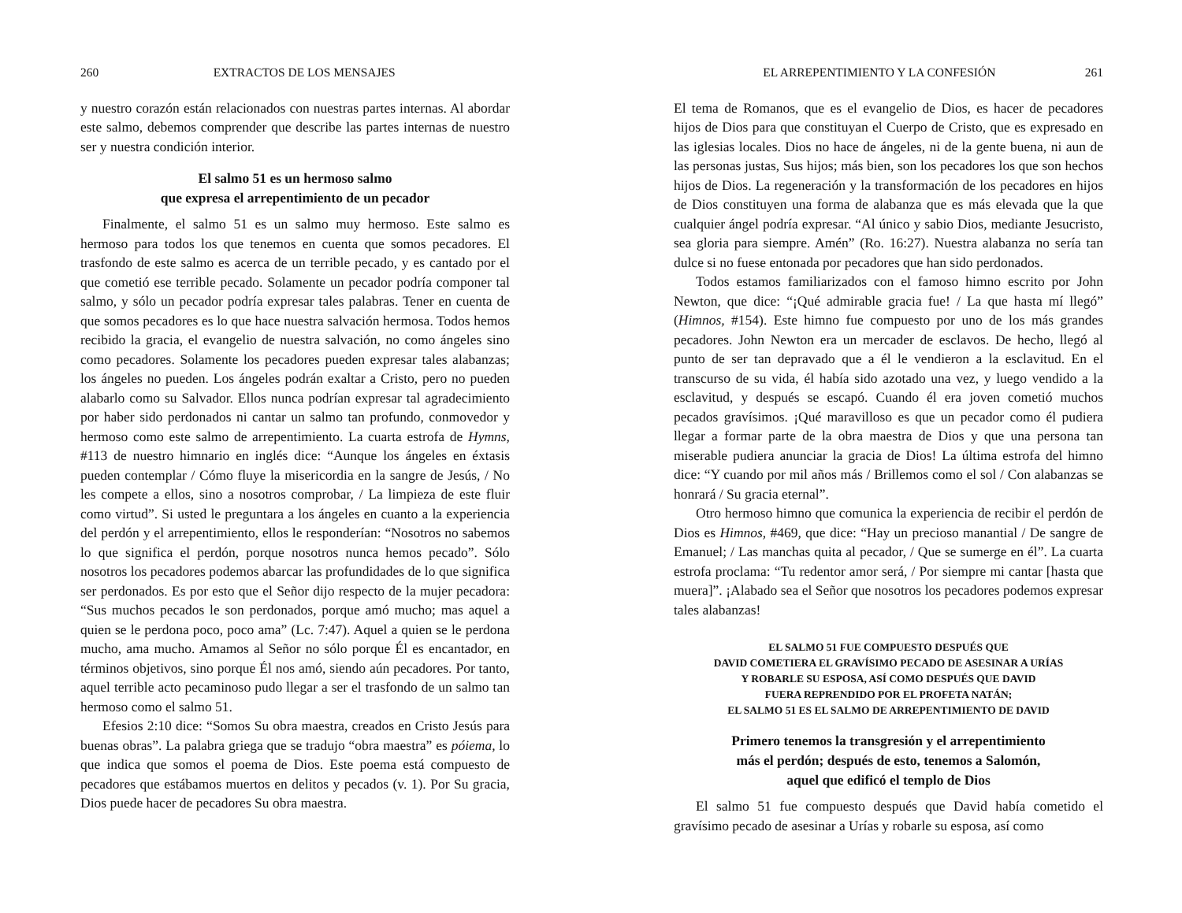260 EXTRACTOS DE LOS MENSAJES
y nuestro corazón están relacionados con nuestras partes internas. Al abordar este salmo, debemos comprender que describe las partes internas de nuestro ser y nuestra condición interior.
El salmo 51 es un hermoso salmo
que expresa el arrepentimiento de un pecador
Finalmente, el salmo 51 es un salmo muy hermoso. Este salmo es hermoso para todos los que tenemos en cuenta que somos pecadores. El trasfondo de este salmo es acerca de un terrible pecado, y es cantado por el que cometió ese terrible pecado. Solamente un pecador podría componer tal salmo, y sólo un pecador podría expresar tales palabras. Tener en cuenta de que somos pecadores es lo que hace nuestra salvación hermosa. Todos hemos recibido la gracia, el evangelio de nuestra salvación, no como ángeles sino como pecadores. Solamente los pecadores pueden expresar tales alabanzas; los ángeles no pueden. Los ángeles podrán exaltar a Cristo, pero no pueden alabarlo como su Salvador. Ellos nunca podrían expresar tal agradecimiento por haber sido perdonados ni cantar un salmo tan profundo, conmovedor y hermoso como este salmo de arrepentimiento. La cuarta estrofa de Hymns, #113 de nuestro himnario en inglés dice: “Aunque los ángeles en éxtasis pueden contemplar / Cómo fluye la misericordia en la sangre de Jesús, / No les compete a ellos, sino a nosotros comprobar, / La limpieza de este fluir como virtud”. Si usted le preguntara a los ángeles en cuanto a la experiencia del perdón y el arrepentimiento, ellos le responderían: “Nosotros no sabemos lo que significa el perdón, porque nosotros nunca hemos pecado”. Sólo nosotros los pecadores podemos abarcar las profundidades de lo que significa ser perdonados. Es por esto que el Señor dijo respecto de la mujer pecadora: “Sus muchos pecados le son perdonados, porque amó mucho; mas aquel a quien se le perdona poco, poco ama” (Lc. 7:47). Aquel a quien se le perdona mucho, ama mucho. Amamos al Señor no sólo porque Él es encantador, en términos objetivos, sino porque Él nos amó, siendo aún pecadores. Por tanto, aquel terrible acto pecaminoso pudo llegar a ser el trasfondo de un salmo tan hermoso como el salmo 51.
Efesios 2:10 dice: “Somos Su obra maestra, creados en Cristo Jesús para buenas obras”. La palabra griega que se tradujo “obra maestra” es póiema, lo que indica que somos el poema de Dios. Este poema está compuesto de pecadores que estábamos muertos en delitos y pecados (v. 1). Por Su gracia, Dios puede hacer de pecadores Su obra maestra.
EL ARREPENTIMIENTO Y LA CONFESIÓN 261
El tema de Romanos, que es el evangelio de Dios, es hacer de pecadores hijos de Dios para que constituyan el Cuerpo de Cristo, que es expresado en las iglesias locales. Dios no hace de ángeles, ni de la gente buena, ni aun de las personas justas, Sus hijos; más bien, son los pecadores los que son hechos hijos de Dios. La regeneración y la transformación de los pecadores en hijos de Dios constituyen una forma de alabanza que es más elevada que la que cualquier ángel podría expresar. “Al único y sabio Dios, mediante Jesucristo, sea gloria para siempre. Amén” (Ro. 16:27). Nuestra alabanza no sería tan dulce si no fuese entonada por pecadores que han sido perdonados.
Todos estamos familiarizados con el famoso himno escrito por John Newton, que dice: “¡Qué admirable gracia fue! / La que hasta mí llegó” (Himnos, #154). Este himno fue compuesto por uno de los más grandes pecadores. John Newton era un mercader de esclavos. De hecho, llegó al punto de ser tan depravado que a él le vendieron a la esclavitud. En el transcurso de su vida, él había sido azotado una vez, y luego vendido a la esclavitud, y después se escapó. Cuando él era joven cometió muchos pecados gravísimos. ¡Qué maravilloso es que un pecador como él pudiera llegar a formar parte de la obra maestra de Dios y que una persona tan miserable pudiera anunciar la gracia de Dios! La última estrofa del himno dice: “Y cuando por mil años más / Brillemos como el sol / Con alabanzas se honrará / Su gracia eternal”.
Otro hermoso himno que comunica la experiencia de recibir el perdón de Dios es Himnos, #469, que dice: “Hay un precioso manantial / De sangre de Emanuel; / Las manchas quita al pecador, / Que se sumerge en él”. La cuarta estrofa proclama: “Tu redentor amor será, / Por siempre mi cantar [hasta que muera]”. ¡Alabado sea el Señor que nosotros los pecadores podemos expresar tales alabanzas!
EL SALMO 51 FUE COMPUESTO DESPUÉS QUE
DAVID COMETIERA EL GRAVÍSIMO PECADO DE ASESINAR A URÍAS
Y ROBARLE SU ESPOSA, ASÍ COMO DESPUÉS QUE DAVID
FUERA REPRENDIDO POR EL PROFETA NATÁN;
EL SALMO 51 ES EL SALMO DE ARREPENTIMIENTO DE DAVID
Primero tenemos la transgresión y el arrepentimiento
más el perdón; después de esto, tenemos a Salomón,
aquel que edificó el templo de Dios
El salmo 51 fue compuesto después que David había cometido el gravísimo pecado de asesinar a Urías y robarle su esposa, así como